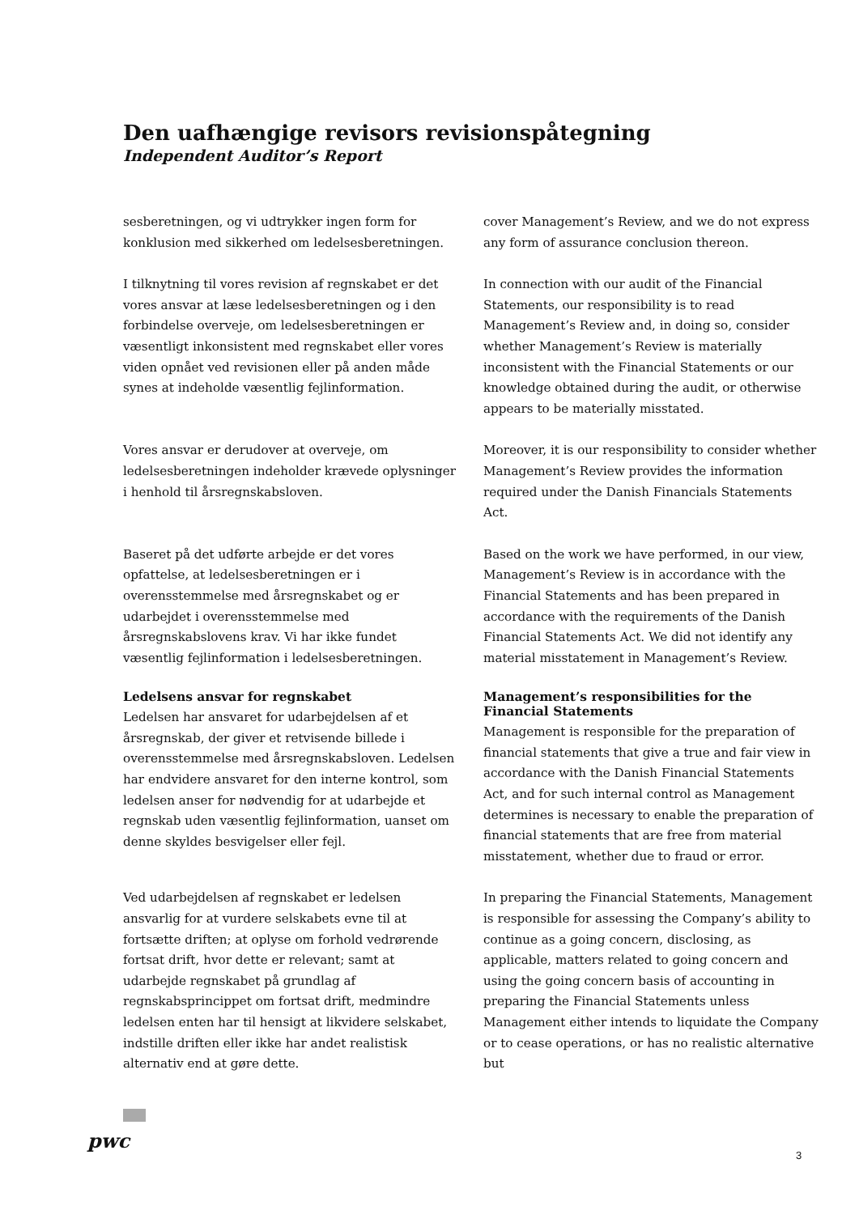Den uafhængige revisors revisionspåtegning
Independent Auditor’s Report
sesberetningen, og vi udtrykker ingen form for konklusion med sikkerhed om ledelsesberetningen.
cover Management’s Review, and we do not express any form of assurance conclusion thereon.
I tilknytning til vores revision af regnskabet er det vores ansvar at læse ledelsesberetningen og i den forbindelse overveje, om ledelsesberetningen er væsentligt inkonsistent med regnskabet eller vores viden opnået ved revisionen eller på anden måde synes at indeholde væsentlig fejlinformation.
In connection with our audit of the Financial Statements, our responsibility is to read Management’s Review and, in doing so, consider whether Management’s Review is materially inconsistent with the Financial Statements or our knowledge obtained during the audit, or otherwise appears to be materially misstated.
Vores ansvar er derudover at overveje, om ledelsesberetningen indeholder krævede oplysninger i henhold til årsregnskabsloven.
Moreover, it is our responsibility to consider whether Management’s Review provides the information required under the Danish Financials Statements Act.
Baseret på det udførte arbejde er det vores opfattelse, at ledelsesberetningen er i overensstemmelse med årsregnskabet og er udarbejdet i overensstemmelse med årsregnskabslovens krav. Vi har ikke fundet væsentlig fejlinformation i ledelsesberetningen.
Based on the work we have performed, in our view, Management’s Review is in accordance with the Financial Statements and has been prepared in accordance with the requirements of the Danish Financial Statements Act. We did not identify any material misstatement in Management’s Review.
Ledelsens ansvar for regnskabet
Ledelsen har ansvaret for udarbejdelsen af et årsregnskab, der giver et retvisende billede i overensstemmelse med årsregnskabsloven. Ledelsen har endvidere ansvaret for den interne kontrol, som ledelsen anser for nødvendig for at udarbejde et regnskab uden væsentlig fejlinformation, uanset om denne skyldes besvigelser eller fejl.
Management’s responsibilities for the Financial Statements
Management is responsible for the preparation of financial statements that give a true and fair view in accordance with the Danish Financial Statements Act, and for such internal control as Management determines is necessary to enable the preparation of financial statements that are free from material misstatement, whether due to fraud or error.
Ved udarbejdelsen af regnskabet er ledelsen ansvarlig for at vurdere selskabets evne til at fortsætte driften; at oplyse om forhold vedrørende fortsat drift, hvor dette er relevant; samt at udarbejde regnskabet på grundlag af regnskabsprincippet om fortsat drift, medmindre ledelsen enten har til hensigt at likvidere selskabet, indstille driften eller ikke har andet realistisk alternativ end at gøre dette.
In preparing the Financial Statements, Management is responsible for assessing the Company’s ability to continue as a going concern, disclosing, as applicable, matters related to going concern and using the going concern basis of accounting in preparing the Financial Statements unless Management either intends to liquidate the Company or to cease operations, or has no realistic alternative but
pwc
3